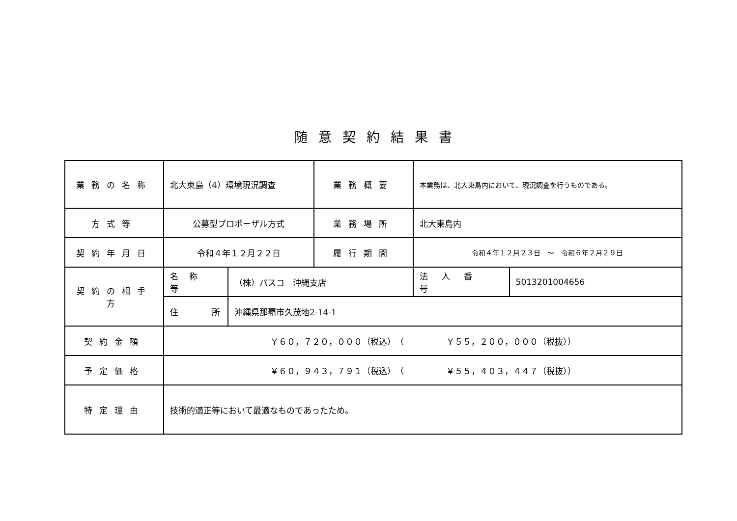随意契約結果書
| 業務の名称 | 北大東島（4）環境現況調査 | | 業務概要 | 本業務は、北大東島内において、現況調査を行うものである。 | |
| 方式等 | 公募型プロポーザル方式 | | 業務場所 | 北大東島内 | |
| 契約年月日 | 令和４年１２月２２日 | | 履行期間 | 令和４年１２月２３日 ～ 令和６年２月２９日 | |
| 契約の相手方 | 名称等 | （株）パスコ 沖縄支店 | | 法人番号 | 5013201004656 |
| | 住 所 | 沖縄県那覇市久茂地2-14-1 | | | |
| 契約金額 | ￥６０，７２０，０００（税込） （ ￥５５，２００，０００（税抜）） | | | | |
| 予定価格 | ￥６０，９４３，７９１（税込） （ ￥５５，４０３，４４７（税抜）） | | | | |
| 特定理由 | 技術的適正等において最適なものであったため。 | | | | |